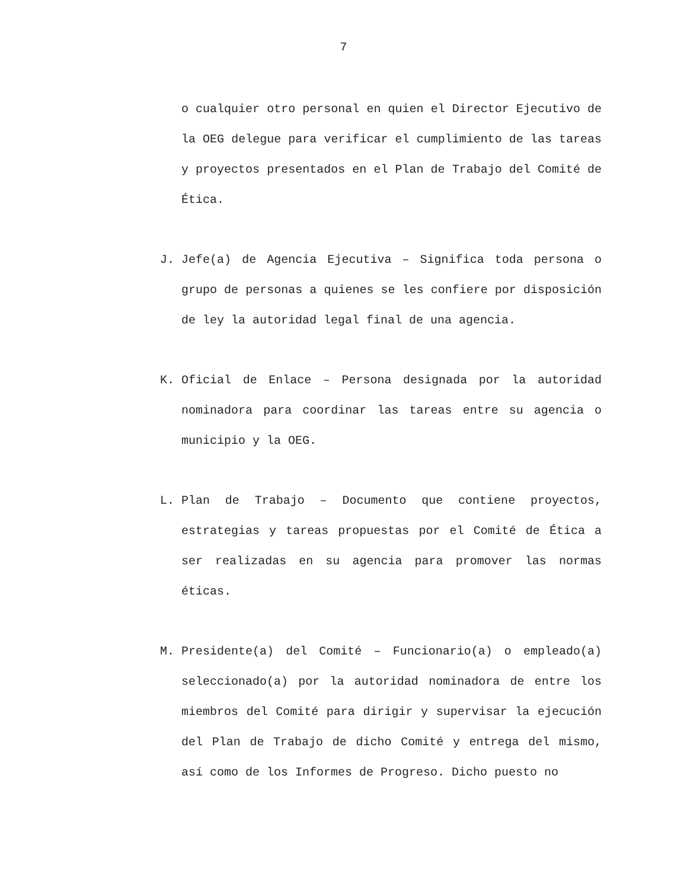7
o cualquier otro personal en quien el Director Ejecutivo de la OEG delegue para verificar el cumplimiento de las tareas y proyectos presentados en el Plan de Trabajo del Comité de Ética.
J. Jefe(a) de Agencia Ejecutiva – Significa toda persona o grupo de personas a quienes se les confiere por disposición de ley la autoridad legal final de una agencia.
K. Oficial de Enlace – Persona designada por la autoridad nominadora para coordinar las tareas entre su agencia o municipio y la OEG.
L. Plan de Trabajo – Documento que contiene proyectos, estrategias y tareas propuestas por el Comité de Ética a ser realizadas en su agencia para promover las normas éticas.
M. Presidente(a) del Comité – Funcionario(a) o empleado(a) seleccionado(a) por la autoridad nominadora de entre los miembros del Comité para dirigir y supervisar la ejecución del Plan de Trabajo de dicho Comité y entrega del mismo, así como de los Informes de Progreso. Dicho puesto no